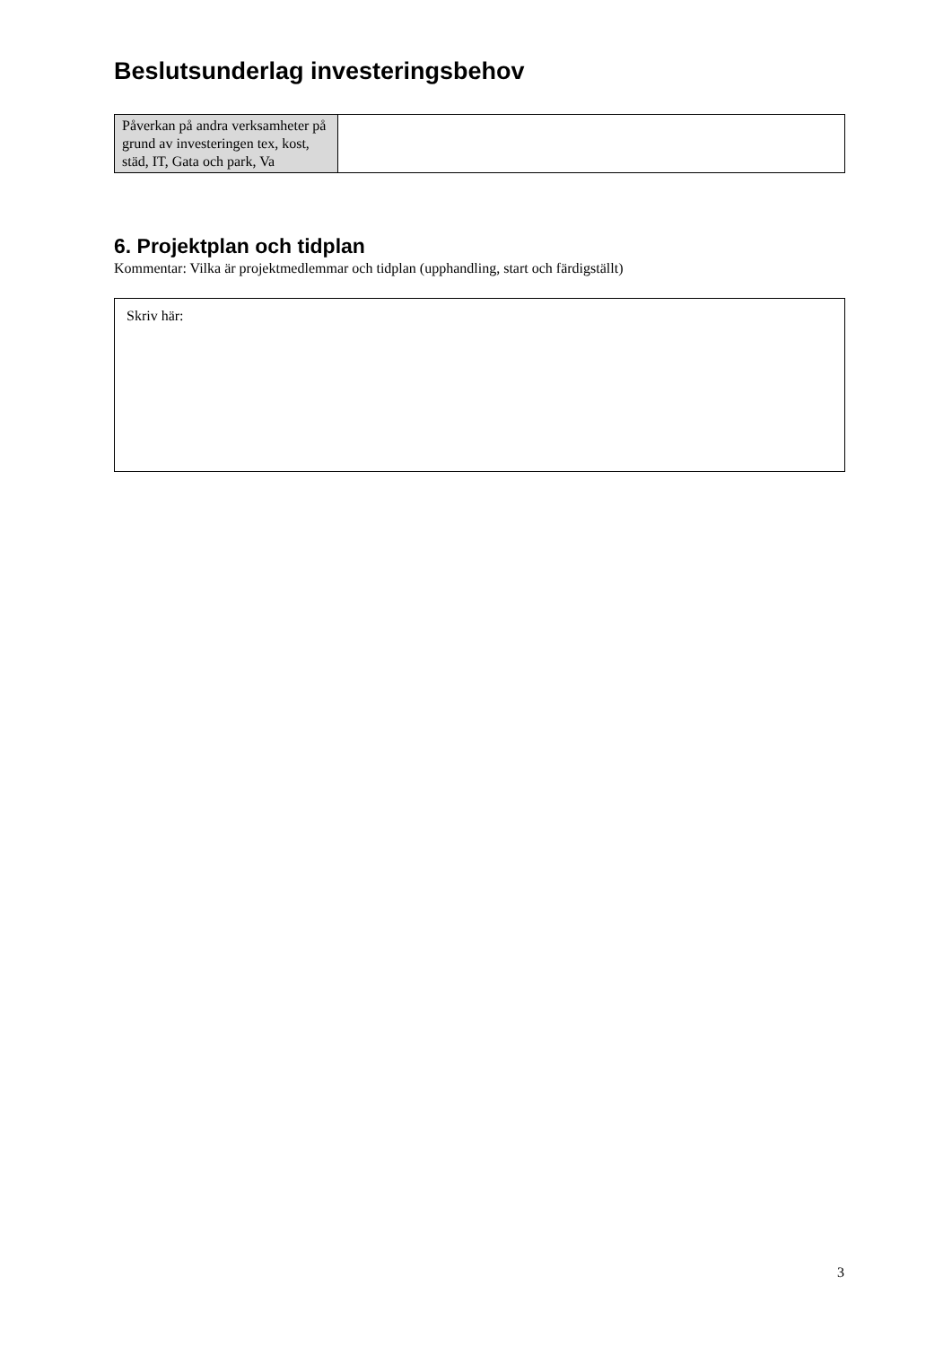Beslutsunderlag investeringsbehov
| Påverkan på andra verksamheter på grund av investeringen tex, kost, städ, IT, Gata och park, Va | |
6. Projektplan och tidplan
Kommentar: Vilka är projektmedlemmar och tidplan (upphandling, start och färdigställt)
Skriv här:
3